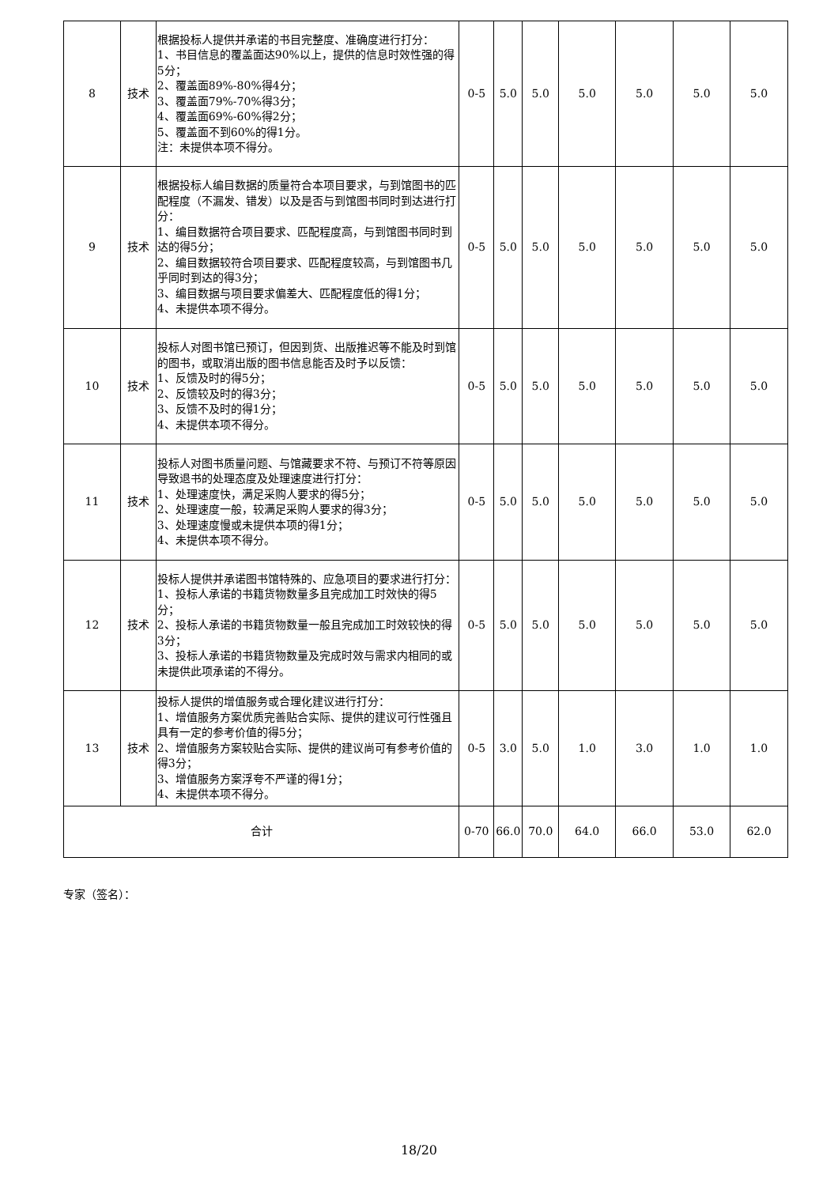| 8 | 技术 | 根据投标人提供并承诺的书目完整度、准确度进行打分： 1、书目信息的覆盖面达90%以上，提供的信息时效性强的得5分； 2、覆盖面89%-80%得4分； 3、覆盖面79%-70%得3分； 4、覆盖面69%-60%得2分； 5、覆盖面不到60%的得1分。 注：未提供本项不得分。 | 0-5 | 5.0 | 5.0 | 5.0 | 5.0 | 5.0 | 5.0 |
| 9 | 技术 | 根据投标人编目数据的质量符合本项目要求，与到馆图书的匹配程度（不漏发、错发）以及是否与到馆图书同时到达进行打分： 1、编目数据符合项目要求、匹配程度高，与到馆图书同时到达的得5分； 2、编目数据较符合项目要求、匹配程度较高，与到馆图书几乎同时到达的得3分； 3、编目数据与项目要求偏差大、匹配程度低的得1分； 4、未提供本项不得分。 | 0-5 | 5.0 | 5.0 | 5.0 | 5.0 | 5.0 | 5.0 |
| 10 | 技术 | 投标人对图书馆已预订，但因到货、出版推迟等不能及时到馆的图书，或取消出版的图书信息能否及时予以反馈： 1、反馈及时的得5分； 2、反馈较及时的得3分； 3、反馈不及时的得1分； 4、未提供本项不得分。 | 0-5 | 5.0 | 5.0 | 5.0 | 5.0 | 5.0 | 5.0 |
| 11 | 技术 | 投标人对图书质量问题、与馆藏要求不符、与预订不符等原因导致退书的处理态度及处理速度进行打分： 1、处理速度快，满足采购人要求的得5分； 2、处理速度一般，较满足采购人要求的得3分； 3、处理速度慢或未提供本项的得1分； 4、未提供本项不得分。 | 0-5 | 5.0 | 5.0 | 5.0 | 5.0 | 5.0 | 5.0 |
| 12 | 技术 | 投标人提供并承诺图书馆特殊的、应急项目的要求进行打分： 1、投标人承诺的书籍货物数量多且完成加工时效快的得5分； 2、投标人承诺的书籍货物数量一般且完成加工时效较快的得3分； 3、投标人承诺的书籍货物数量及完成时效与需求内相同的或未提供此项承诺的不得分。 | 0-5 | 5.0 | 5.0 | 5.0 | 5.0 | 5.0 | 5.0 |
| 13 | 技术 | 投标人提供的增值服务或合理化建议进行打分： 1、增值服务方案优质完善贴合实际、提供的建议可行性强且具有一定的参考价值的得5分； 2、增值服务方案较贴合实际、提供的建议尚可有参考价值的得3分； 3、增值服务方案浮夸不严谨的得1分； 4、未提供本项不得分。 | 0-5 | 3.0 | 5.0 | 1.0 | 3.0 | 1.0 | 1.0 |
| 合计 | | | 0-70 | 66.0 | 70.0 | 64.0 | 66.0 | 53.0 | 62.0 |
专家（签名）：
18/20